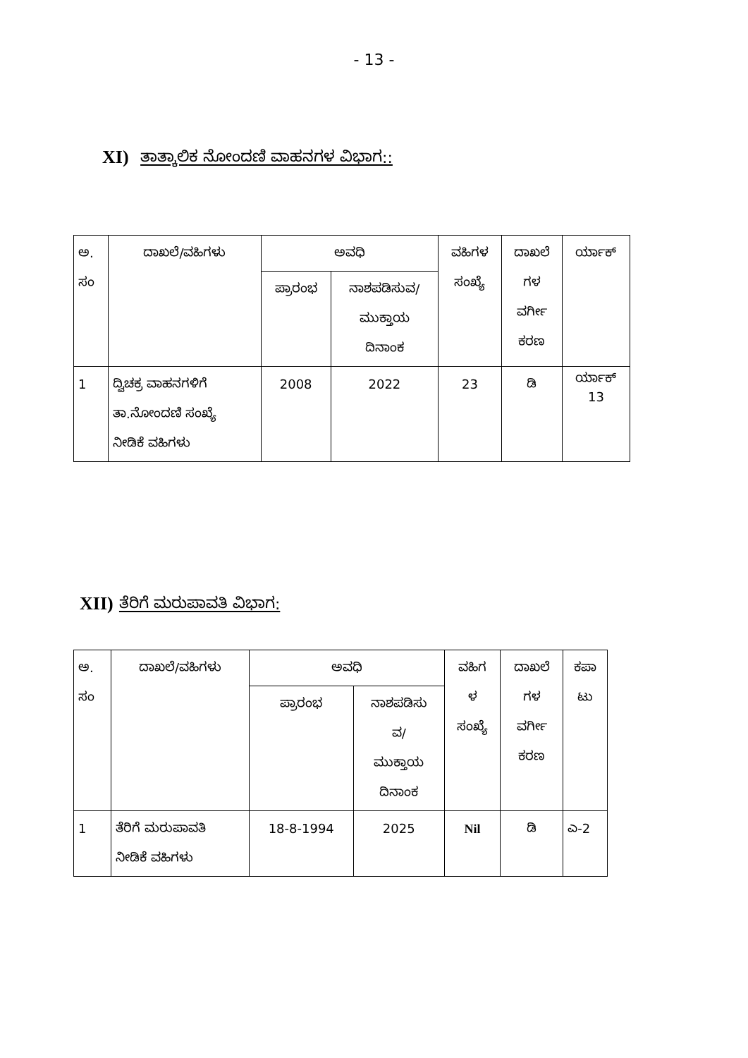- 13 -
XI) ತಾತ್ಕಾಲಿಕ ನೋಂದಣಿ ವಾಹನಗಳ ವಿಭಾಗ::
| ಅ. ಸಂ | ದಾಖಲೆ/ವಹಿಗಳು | ಅವಧಿ | | ವಹಿಗಳ ಸಂಖ್ಯೆ | ದಾಖಲೆ ಗಳ ವರ್ಗೀ ಕರಣ | ರ್ಯಾಕ್ |
| | | ಪ್ರಾರಂಭ | ನಾಶಪಡಿಸುವ/ ಮುಕ್ತಾಯ ದಿನಾಂಕ | | | |
| 1 | ದ್ವಿಚಕ್ರ ವಾಹನಗಳಿಗೆ ತಾ.ನೋಂದಣಿ ಸಂಖ್ಯೆ ನೀಡಿಕೆ ವಹಿಗಳು | 2008 | 2022 | 23 | ಡಿ | ರ್ಯಾಕ್ 13 |
XII) ತೆರಿಗೆ ಮರುಪಾವತಿ ವಿಭಾಗ:
| ಅ. ಸಂ | ದಾಖಲೆ/ವಹಿಗಳು | ಅವಧಿ | | ವಹಿಗ ಳ ಸಂಖ್ಯೆ | ದಾಖಲೆ ಗಳ ವರ್ಗೀ ಕರಣ | ಕಪಾ ಟು |
| | | ಪ್ರಾರಂಭ | ನಾಶಪಡಿಸು ವ/ ಮುಕ್ತಾಯ ದಿನಾಂಕ | | | |
| 1 | ತೆರಿಗೆ ಮರುಪಾವತಿ ನೀಡಿಕೆ ವಹಿಗಳು | 18-8-1994 | 2025 | Nil | ಡಿ | ಎ-2 |